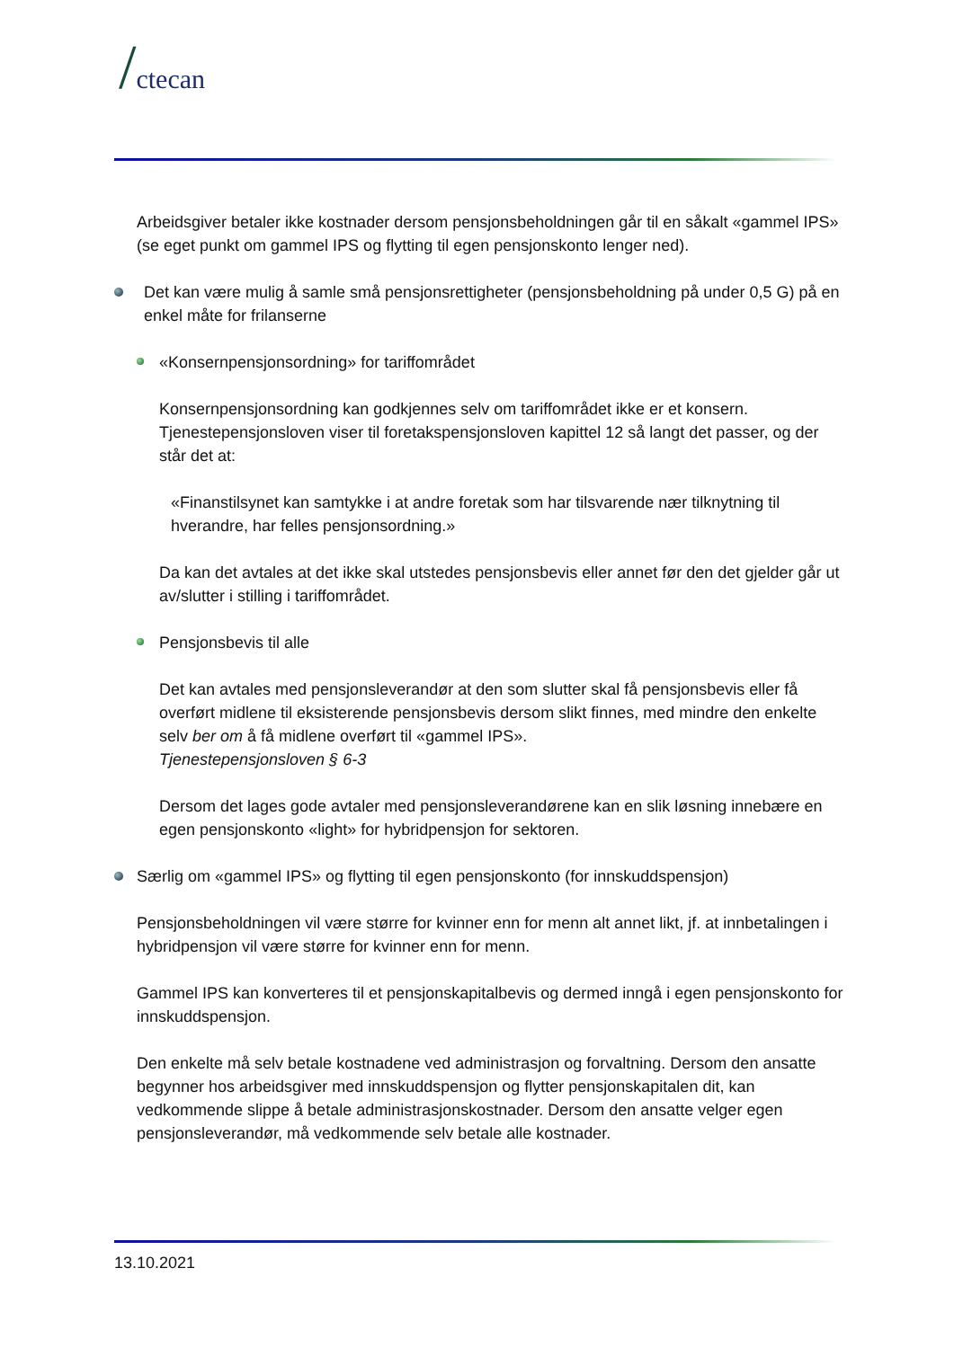/ctecan
Arbeidsgiver betaler ikke kostnader dersom pensjonsbeholdningen går til en såkalt «gammel IPS» (se eget punkt om gammel IPS og flytting til egen pensjonskonto lenger ned).
Det kan være mulig å samle små pensjonsrettigheter (pensjonsbeholdning på under 0,5 G) på en enkel måte for frilanserne
«Konsernpensjonsordning» for tariffområdet
Konsernpensjonsordning kan godkjennes selv om tariffområdet ikke er et konsern. Tjenestepensjonsloven viser til foretakspensjonsloven kapittel 12 så langt det passer, og der står det at:
«Finanstilsynet kan samtykke i at andre foretak som har tilsvarende nær tilknytning til hverandre, har felles pensjonsordning.»
Da kan det avtales at det ikke skal utstedes pensjonsbevis eller annet før den det gjelder går ut av/slutter i stilling i tariffområdet.
Pensjonsbevis til alle
Det kan avtales med pensjonsleverandør at den som slutter skal få pensjonsbevis eller få overført midlene til eksisterende pensjonsbevis dersom slikt finnes, med mindre den enkelte selv ber om å få midlene overført til «gammel IPS».
Tjenestepensjonsloven § 6-3
Dersom det lages gode avtaler med pensjonsleverandørene kan en slik løsning innebære en egen pensjonskonto «light» for hybridpensjon for sektoren.
Særlig om «gammel IPS» og flytting til egen pensjonskonto (for innskuddspensjon)
Pensjonsbeholdningen vil være større for kvinner enn for menn alt annet likt, jf. at innbetalingen i hybridpensjon vil være større for kvinner enn for menn.
Gammel IPS kan konverteres til et pensjonskapitalbevis og dermed inngå i egen pensjonskonto for innskuddspensjon.
Den enkelte må selv betale kostnadene ved administrasjon og forvaltning. Dersom den ansatte begynner hos arbeidsgiver med innskuddspensjon og flytter pensjonskapitalen dit, kan vedkommende slippe å betale administrasjonskostnader. Dersom den ansatte velger egen pensjonsleverandør, må vedkommende selv betale alle kostnader.
13.10.2021